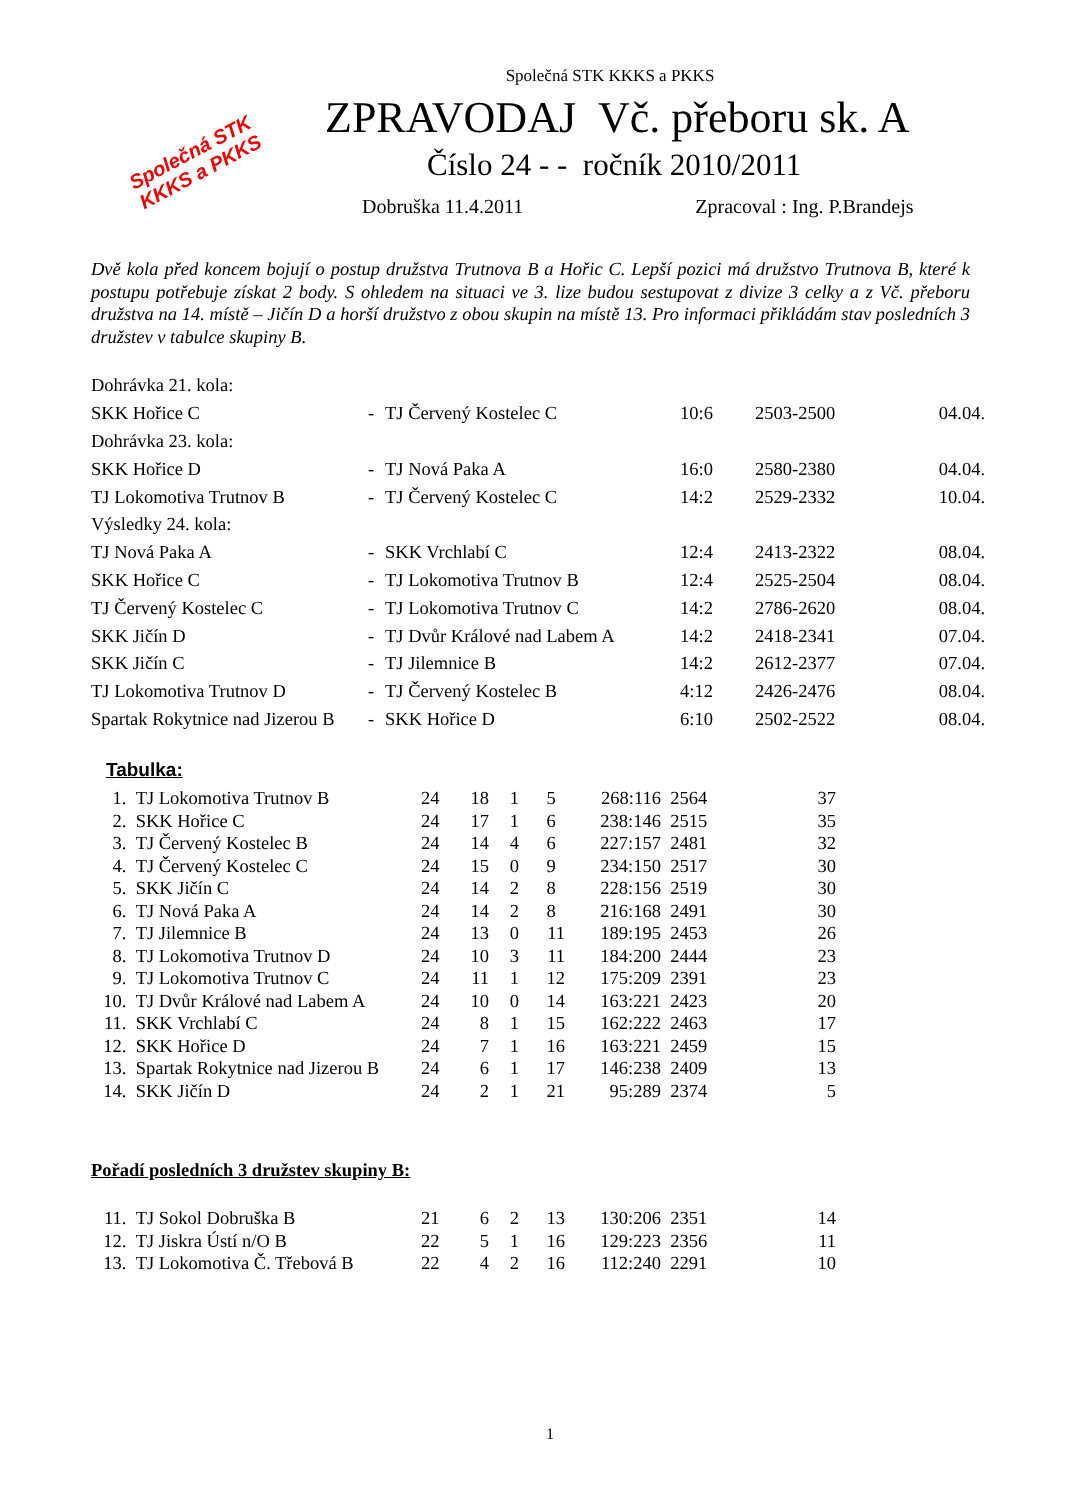Společná STK KKKS a PKKS
Společná STK
KKKS a PKKS
ZPRAVODAJ Vč. přeboru sk. A
Číslo 24 - - ročník 2010/2011
Dobruška 11.4.2011 Zpracoval : Ing. P.Brandejs
Dvě kola před koncem bojují o postup družstva Trutnova B a Hořic C. Lepší pozici má družstvo Trutnova B, které k postupu potřebuje získat 2 body. S ohledem na situaci ve 3. lize budou sestupovat z divize 3 celky a z Vč. přeboru družstva na 14. místě – Jičín D a horší družstvo z obou skupin na místě 13. Pro informaci přikládám stav posledních 3 družstev v tabulce skupiny B.
| Dohrávka 21. kola: | | | | | |
| SKK Hořice C | - | TJ Červený Kostelec C | 10:6 | 2503-2500 | 04.04. |
| Dohrávka 23. kola: | | | | | |
| SKK Hořice D | - | TJ Nová Paka A | 16:0 | 2580-2380 | 04.04. |
| TJ Lokomotiva Trutnov B | - | TJ Červený Kostelec C | 14:2 | 2529-2332 | 10.04. |
| Výsledky 24. kola: | | | | | |
| TJ Nová Paka A | - | SKK Vrchlabí C | 12:4 | 2413-2322 | 08.04. |
| SKK Hořice C | - | TJ Lokomotiva Trutnov B | 12:4 | 2525-2504 | 08.04. |
| TJ Červený Kostelec C | - | TJ Lokomotiva Trutnov C | 14:2 | 2786-2620 | 08.04. |
| SKK Jičín D | - | TJ Dvůr Králové nad Labem A | 14:2 | 2418-2341 | 07.04. |
| SKK Jičín C | - | TJ Jilemnice B | 14:2 | 2612-2377 | 07.04. |
| TJ Lokomotiva Trutnov D | - | TJ Červený Kostelec B | 4:12 | 2426-2476 | 08.04. |
| Spartak Rokytnice nad Jizerou B | - | SKK Hořice D | 6:10 | 2502-2522 | 08.04. |
Tabulka:
| 1. | TJ Lokomotiva Trutnov B | 24 | 18 | 1 | 5 | 268:116 | 2564 | 37 |
| 2. | SKK Hořice C | 24 | 17 | 1 | 6 | 238:146 | 2515 | 35 |
| 3. | TJ Červený Kostelec B | 24 | 14 | 4 | 6 | 227:157 | 2481 | 32 |
| 4. | TJ Červený Kostelec C | 24 | 15 | 0 | 9 | 234:150 | 2517 | 30 |
| 5. | SKK Jičín C | 24 | 14 | 2 | 8 | 228:156 | 2519 | 30 |
| 6. | TJ Nová Paka A | 24 | 14 | 2 | 8 | 216:168 | 2491 | 30 |
| 7. | TJ Jilemnice B | 24 | 13 | 0 | 11 | 189:195 | 2453 | 26 |
| 8. | TJ Lokomotiva Trutnov D | 24 | 10 | 3 | 11 | 184:200 | 2444 | 23 |
| 9. | TJ Lokomotiva Trutnov C | 24 | 11 | 1 | 12 | 175:209 | 2391 | 23 |
| 10. | TJ Dvůr Králové nad Labem A | 24 | 10 | 0 | 14 | 163:221 | 2423 | 20 |
| 11. | SKK Vrchlabí C | 24 | 8 | 1 | 15 | 162:222 | 2463 | 17 |
| 12. | SKK Hořice D | 24 | 7 | 1 | 16 | 163:221 | 2459 | 15 |
| 13. | Spartak Rokytnice nad Jizerou B | 24 | 6 | 1 | 17 | 146:238 | 2409 | 13 |
| 14. | SKK Jičín D | 24 | 2 | 1 | 21 | 95:289 | 2374 | 5 |
Pořadí posledních 3 družstev skupiny B:
| 11. | TJ Sokol Dobruška B | 21 | 6 | 2 | 13 | 130:206 | 2351 | 14 |
| 12. | TJ Jiskra Ústí n/O B | 22 | 5 | 1 | 16 | 129:223 | 2356 | 11 |
| 13. | TJ Lokomotiva Č. Třebová B | 22 | 4 | 2 | 16 | 112:240 | 2291 | 10 |
1